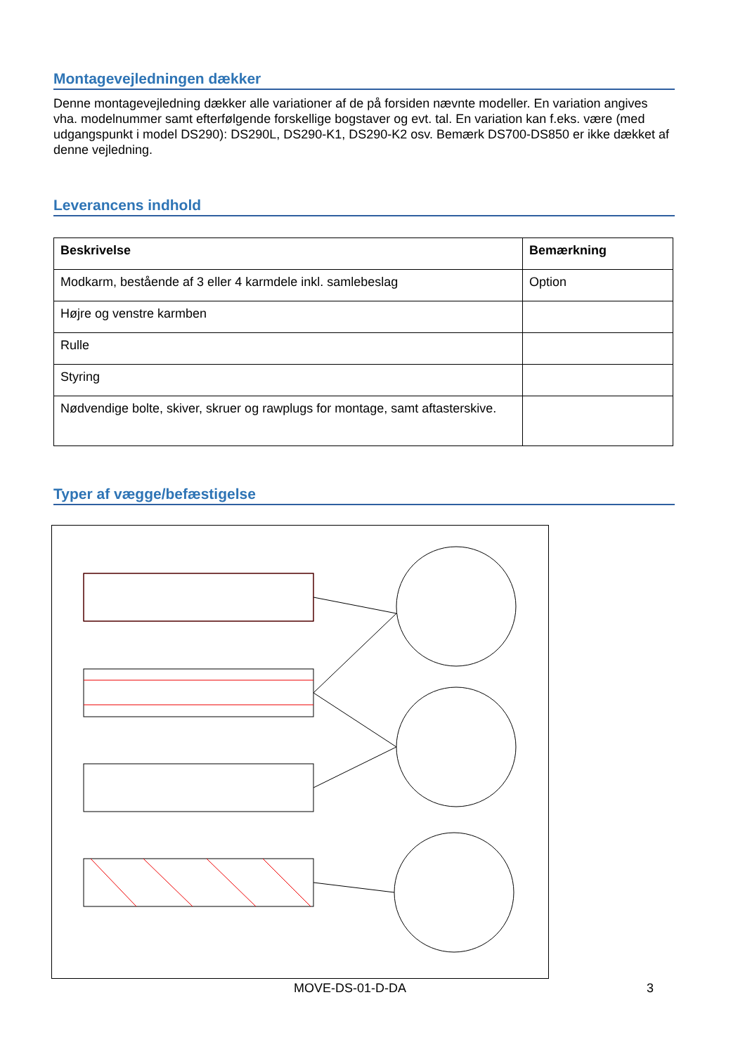Montagevejledningen dækker
Denne montagevejledning dækker alle variationer af de på forsiden nævnte modeller. En variation angives vha. modelnummer samt efterfølgende forskellige bogstaver og evt. tal. En variation kan f.eks. være (med udgangspunkt i model DS290): DS290L, DS290-K1, DS290-K2 osv. Bemærk DS700-DS850 er ikke dækket af denne vejledning.
Leverancens indhold
| Beskrivelse | Bemærkning |
| --- | --- |
| Modkarm, bestående af 3 eller 4 karmdele inkl. samlebeslag | Option |
| Højre og venstre karmben | |
| Rulle | |
| Styring | |
| Nødvendige bolte, skiver, skruer og rawplugs for montage, samt aftasterskive. | |
Typer af vægge/befæstigelse
MOVE-DS-01-D-DA 3